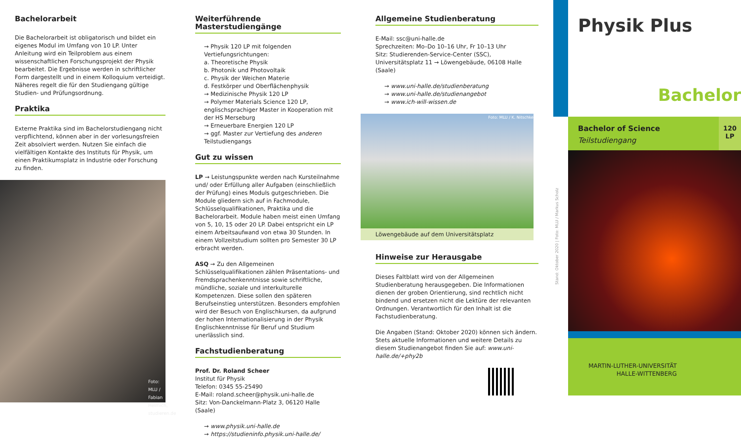Bachelorarbeit
Die Bachelorarbeit ist obligatorisch und bildet ein eigenes Modul im Umfang von 10 LP. Unter Anleitung wird ein Teilproblem aus einem wissenschaftlichen Forschungsprojekt der Physik bearbeitet. Die Ergebnisse werden in schriftlicher Form dargestellt und in einem Kolloquium verteidigt. Näheres regelt die für den Studiengang gültige Studien- und Prüfungsordnung.
Praktika
Externe Praktika sind im Bachelorstudiengang nicht verpflichtend, können aber in der vorlesungsfreien Zeit absolviert werden. Nutzen Sie einfach die vielfältigen Kontakte des Instituts für Physik, um einen Praktikumsplatz in Industrie oder Forschung zu finden.
Foto: MLU / Fabian Helmich, studieren.de
Weiterführende Masterstudiengänge
→ Physik 120 LP mit folgenden Vertiefungsrichtungen:
a. Theoretische Physik
b. Photonik und Photovoltaik
c. Physik der Weichen Materie
d. Festkörper und Oberflächenphysik
→ Medizinische Physik 120 LP
→ Polymer Materials Science 120 LP, englischsprachiger Master in Kooperation mit der HS Merseburg
→ Erneuerbare Energien 120 LP
→ ggf. Master zur Vertiefung des anderen Teilstudiengangs
Gut zu wissen
LP → Leistungspunkte werden nach Kursteilnahme und/ oder Erfüllung aller Aufgaben (einschließlich der Prüfung) eines Moduls gutgeschrieben. Die Module gliedern sich auf in Fachmodule, Schlüsselqualifikationen, Praktika und die Bachelorarbeit. Module haben meist einen Umfang von 5, 10, 15 oder 20 LP. Dabei entspricht ein LP einem Arbeitsaufwand von etwa 30 Stunden. In einem Vollzeitstudium sollten pro Semester 30 LP erbracht werden.
ASQ → Zu den Allgemeinen Schlüsselqualifikationen zählen Präsentations- und Fremdsprachenkenntnisse sowie schriftliche, mündliche, soziale und interkulturelle Kompetenzen. Diese sollen den späteren Berufseinstieg unterstützen. Besonders empfohlen wird der Besuch von Englischkursen, da aufgrund der hohen Internationalisierung in der Physik Englischkenntnisse für Beruf und Studium unerlässlich sind.
Fachstudienberatung
Prof. Dr. Roland Scheer
Institut für Physik
Telefon: 0345 55-25490
E-Mail: roland.scheer@physik.uni-halle.de
Sitz: Von-Danckelmann-Platz 3, 06120 Halle (Saale)
→ www.physik.uni-halle.de
→ https://studieninfo.physik.uni-halle.de/
Allgemeine Studienberatung
E-Mail: ssc@uni-halle.de
Sprechzeiten: Mo–Do 10–16 Uhr, Fr 10–13 Uhr
Sitz: Studierenden-Service-Center (SSC), Universitätsplatz 11 → Löwengebäude, 06108 Halle (Saale)
→ www.uni-halle.de/studienberatung
→ www.uni-halle.de/studienangebot
→ www.ich-will-wissen.de
Foto: MLU / K. Nitschke
Löwengebäude auf dem Universitätsplatz
Hinweise zur Herausgabe
Dieses Faltblatt wird von der Allgemeinen Studienberatung herausgegeben. Die Informationen dienen der groben Orientierung, sind rechtlich nicht bindend und ersetzen nicht die Lektüre der relevanten Ordnungen. Verantwortlich für den Inhalt ist die Fachstudienberatung.
Die Angaben (Stand: Oktober 2020) können sich ändern. Stets aktuelle Informationen und weitere Details zu diesem Studienangebot finden Sie auf: www.uni-halle.de/+phy2b
Stand: Oktober 2020 | Foto: MLU / Markus Scholz
Physik Plus
Bachelor
Bachelor of Science
Teilstudiengang
120
LP
MARTIN-LUTHER-UNIVERSITÄT HALLE-WITTENBERG